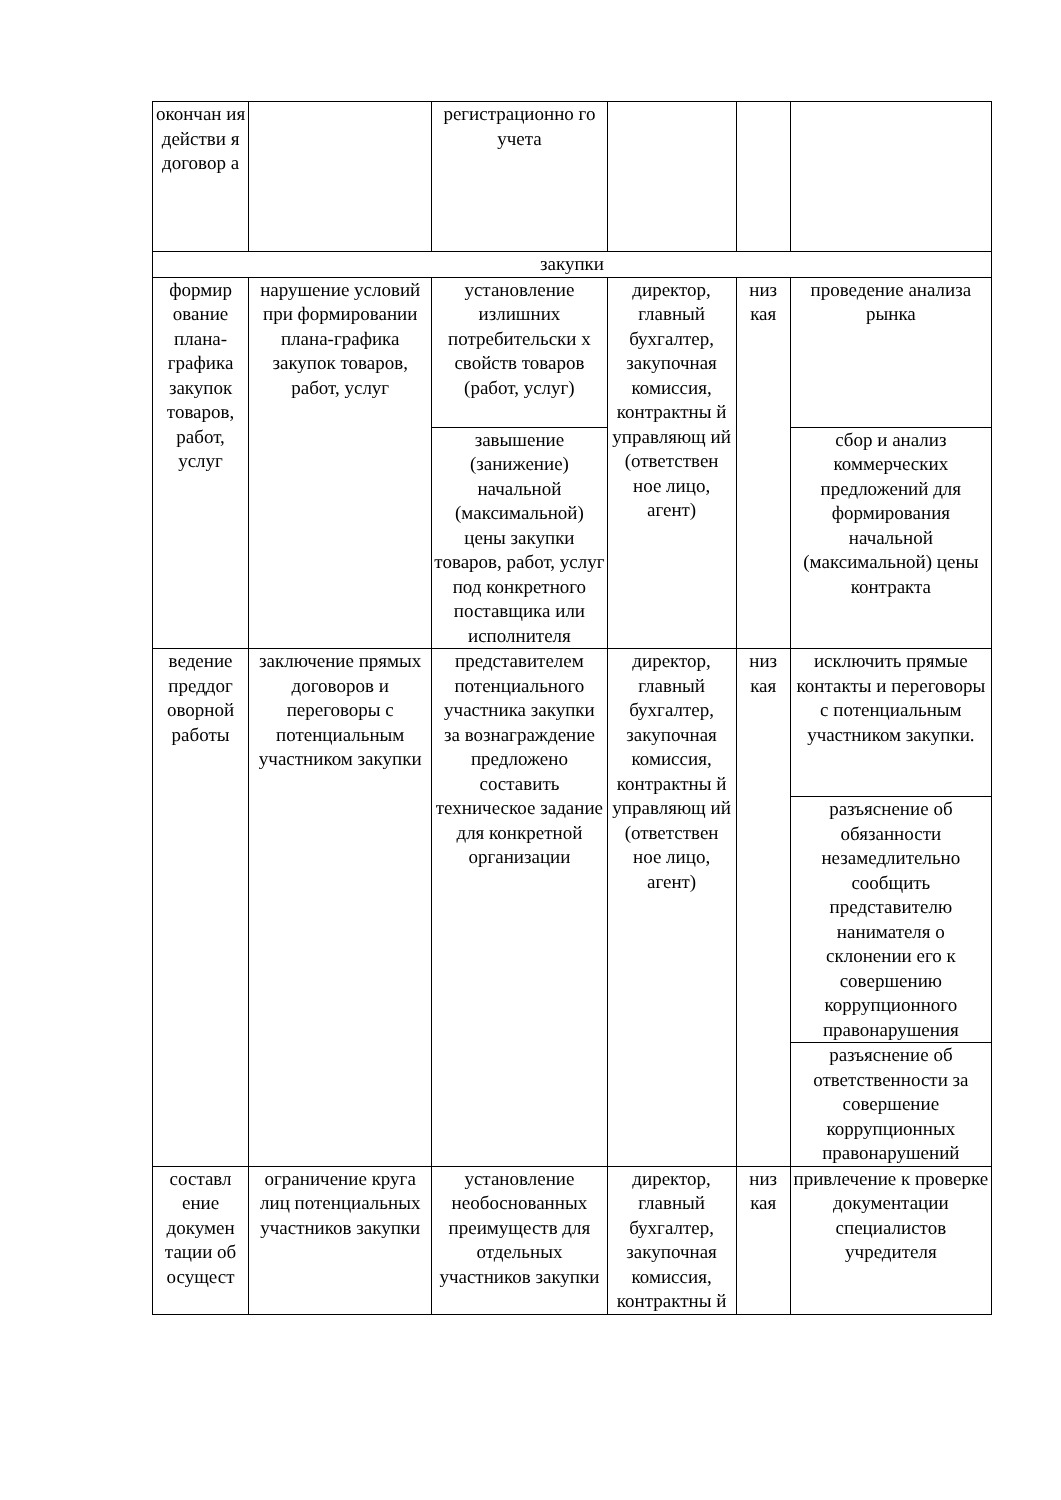| окончан ия действи я договор а | | регистрационно го учета | | | |
| закупки | | | | | |
| формир ование плана-графика закупок товаров, работ, услуг | нарушение условий при формировании плана-графика закупок товаров, работ, услуг | установление излишних потребительски х свойств товаров (работ, услуг) | директор, главный бухгалтер, закупочная комиссия, контрактны й управляющ ий (ответствен ное лицо, агент) | низ кая | проведение анализа рынка |
| | | завышение (занижение) начальной (максимальной) цены закупки товаров, работ, услуг под конкретного поставщика или исполнителя | | | сбор и анализ коммерческих предложений для формирования начальной (максимальной) цены контракта |
| ведение преддог оворной работы | заключение прямых договоров и переговоры с потенциальным участником закупки | представителем потенциального участника закупки за вознаграждение предложено составить техническое задание для конкретной организации | директор, главный бухгалтер, закупочная комиссия, контрактны й управляющ ий (ответствен ное лицо, агент) | низ кая | исключить прямые контакты и переговоры с потенциальным участником закупки. |
| | | | | | разъяснение об обязанности незамедлительно сообщить представителю нанимателя о склонении его к совершению коррупционного правонарушения |
| | | | | | разъяснение об ответственности за совершение коррупционных правонарушений |
| составл ение докумен тации об осущест | ограничение круга лиц потенциальных участников закупки | установление необоснованных преимуществ для отдельных участников закупки | директор, главный бухгалтер, закупочная комиссия, контрактны й | низ кая | привлечение к проверке документации специалистов учредителя |